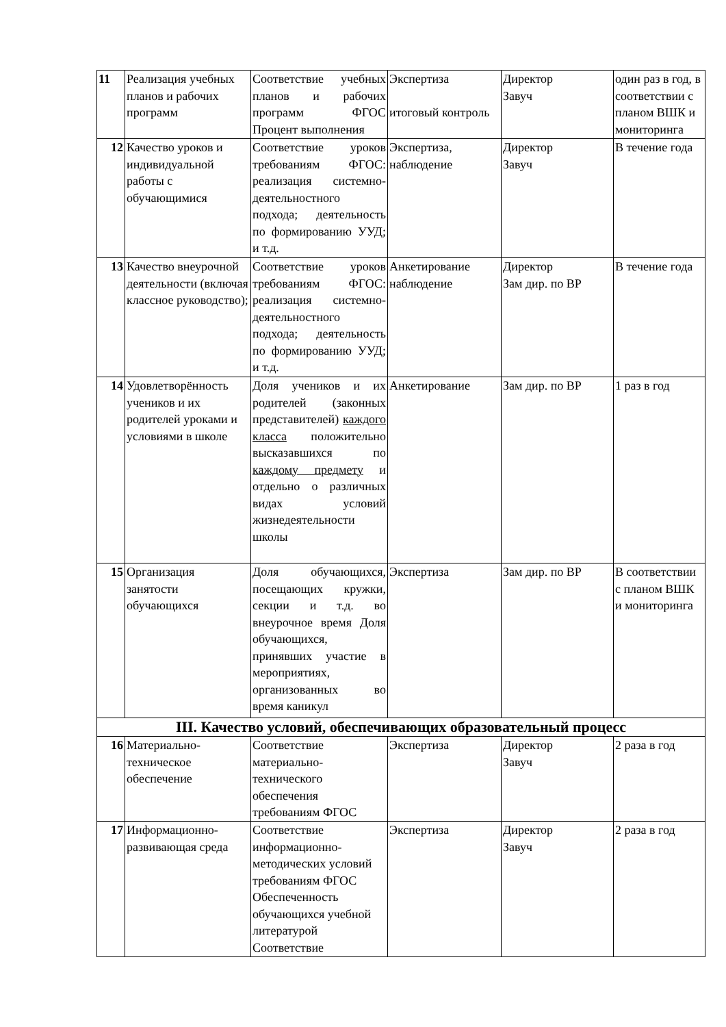| 11 | Реализация учебных планов и рабочих программ | Соответствие учебных планов и рабочих программ ФГОС Процент выполнения | Экспертиза итоговый контроль | Директор Завуч | один раз в год, в соответствии с планом ВШК и мониторинга |
| 12 | Качество уроков и индивидуальной работы с обучающимися | Соответствие уроков требованиям ФГОС: реализация системно-деятельностного подхода; деятельность по формированию УУД; и т.д. | Экспертиза, наблюдение | Директор Завуч | В течение года |
| 13 | Качество внеурочной деятельности (включая классное руководство); | Соответствие уроков требованиям ФГОС: реализация системно-деятельностного подхода; деятельность по формированию УУД; и т.д. | Анкетирование наблюдение | Директор Зам дир. по ВР | В течение года |
| 14 | Удовлетворённость учеников и их родителей уроками и условиями в школе | Доля учеников и их родителей (законных представителей) каждого класса положительно высказавшихся по каждому предмету и отдельно о различных видах условий жизнедеятельности школы | Анкетирование | Зам дир. по ВР | 1 раз в год |
| 15 | Организация занятости обучающихся | Доля обучающихся, посещающих кружки, секции и т.д. во внеурочное время Доля обучающихся, принявших участие в мероприятиях, организованных во время каникул | Экспертиза | Зам дир. по ВР | В соответствии с планом ВШК и мониторинга |
| III. Качество условий, обеспечивающих образовательный процесс | | | | | |
| 16 | Материально-техническое обеспечение | Соответствие материально-технического обеспечения требованиям ФГОС | Экспертиза | Директор Завуч | 2 раза в год |
| 17 | Информационно-развивающая среда | Соответствие информационно-методических условий требованиям ФГОС Обеспеченность обучающихся учебной литературой Соответствие | Экспертиза | Директор Завуч | 2 раза в год |